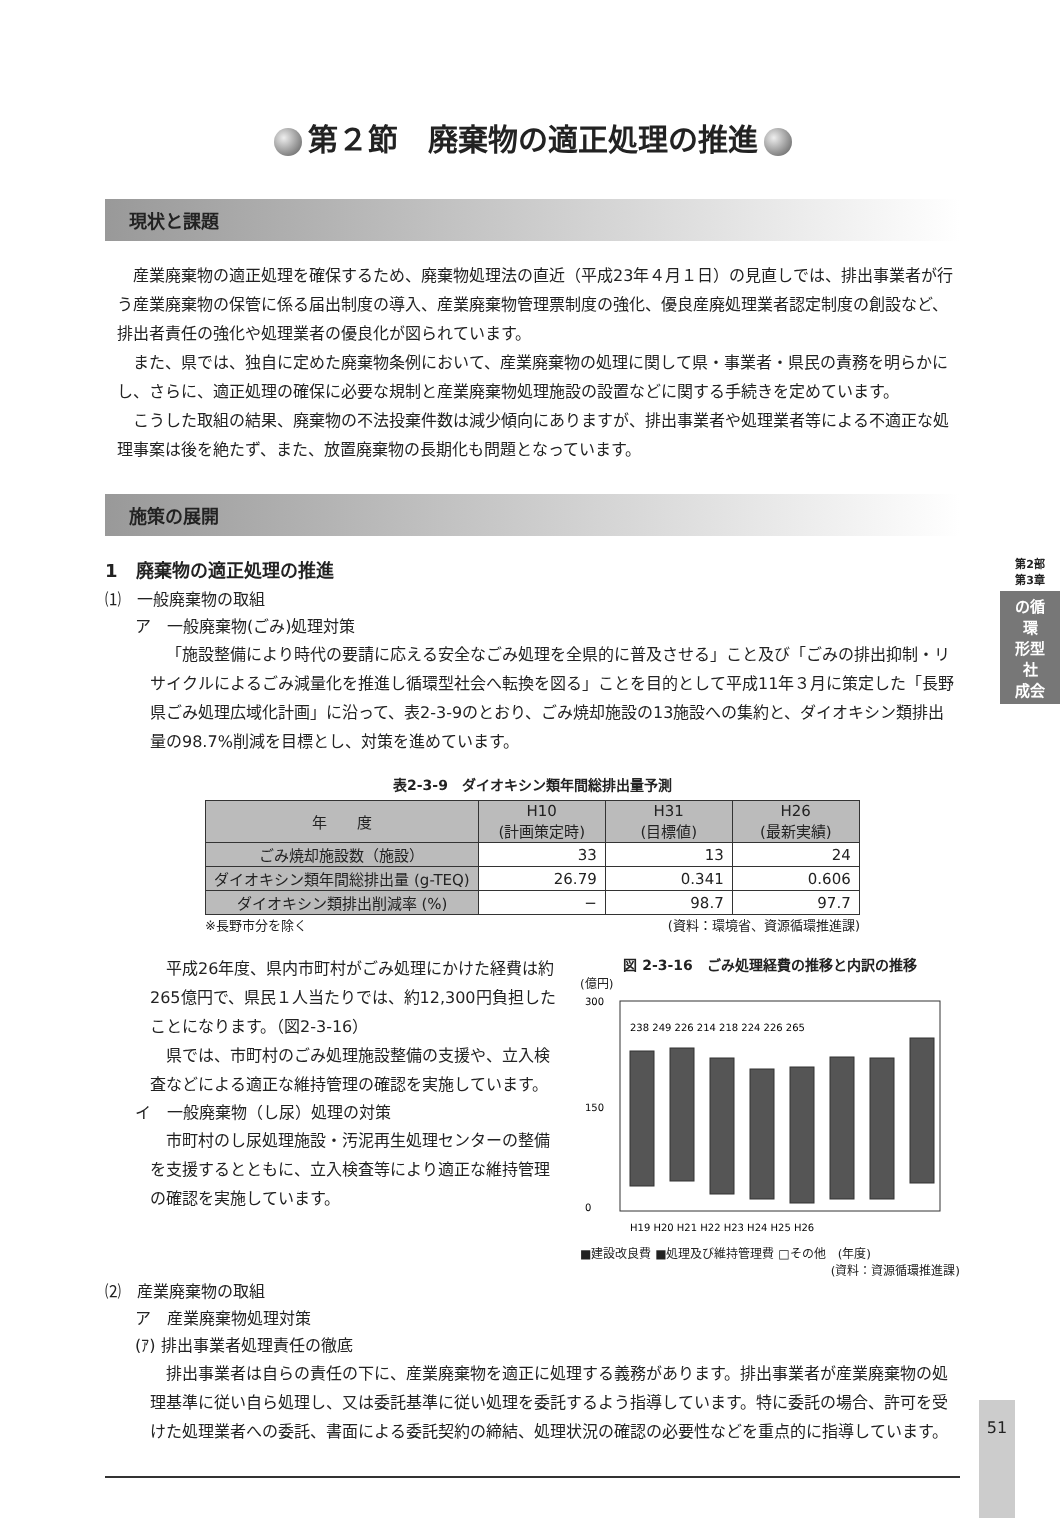第2部
第3章
の循
環
形型
社
成会
第２節　廃棄物の適正処理の推進
現状と課題
産業廃棄物の適正処理を確保するため、廃棄物処理法の直近（平成23年４月１日）の見直しでは、排出事業者が行う産業廃棄物の保管に係る届出制度の導入、産業廃棄物管理票制度の強化、優良産廃処理業者認定制度の創設など、排出者責任の強化や処理業者の優良化が図られています。
また、県では、独自に定めた廃棄物条例において、産業廃棄物の処理に関して県・事業者・県民の責務を明らかにし、さらに、適正処理の確保に必要な規制と産業廃棄物処理施設の設置などに関する手続きを定めています。
こうした取組の結果、廃棄物の不法投棄件数は減少傾向にありますが、排出事業者や処理業者等による不適正な処理事案は後を絶たず、また、放置廃棄物の長期化も問題となっています。
施策の展開
1　廃棄物の適正処理の推進
⑴　一般廃棄物の取組
ア　一般廃棄物(ごみ)処理対策
「施設整備により時代の要請に応える安全なごみ処理を全県的に普及させる」こと及び「ごみの排出抑制・リサイクルによるごみ減量化を推進し循環型社会へ転換を図る」ことを目的として平成11年３月に策定した「長野県ごみ処理広域化計画」に沿って、表2-3-9のとおり、ごみ焼却施設の13施設への集約と、ダイオキシン類排出量の98.7%削減を目標とし、対策を進めています。
表2-3-9　ダイオキシン類年間総排出量予測
| 年 度 | H10 (計画策定時) | H31 (目標値) | H26 (最新実績) |
| --- | --- | --- | --- |
| ごみ焼却施設数（施設） | 33 | 13 | 24 |
| ダイオキシン類年間総排出量 (g-TEQ) | 26.79 | 0.341 | 0.606 |
| ダイオキシン類排出削減率 (%) | − | 98.7 | 97.7 |
※長野市分を除く (資料：環境省、資源循環推進課)
平成26年度、県内市町村がごみ処理にかけた経費は約265億円で、県民１人当たりでは、約12,300円負担したことになります。（図2-3-16）
県では、市町村のごみ処理施設整備の支援や、立入検査などによる適正な維持管理の確認を実施しています。
イ　一般廃棄物（し尿）処理の対策
市町村のし尿処理施設・汚泥再生処理センターの整備を支援するとともに、立入検査等により適正な維持管理の確認を実施しています。
図 2-3-16　ごみ処理経費の推移と内訳の推移
(億円)
300
0
150
H19 H20 H21 H22 H23 H24 H25 H26
238 249 226 214 218 224 226 265
■建設改良費 ■処理及び維持管理費 □その他　(年度)
(資料：資源循環推進課)
⑵　産業廃棄物の取組
ア　産業廃棄物処理対策
(ｱ) 排出事業者処理責任の徹底
排出事業者は自らの責任の下に、産業廃棄物を適正に処理する義務があります。排出事業者が産業廃棄物の処理基準に従い自ら処理し、又は委託基準に従い処理を委託するよう指導しています。特に委託の場合、許可を受けた処理業者への委託、書面による委託契約の締結、処理状況の確認の必要性などを重点的に指導しています。
51